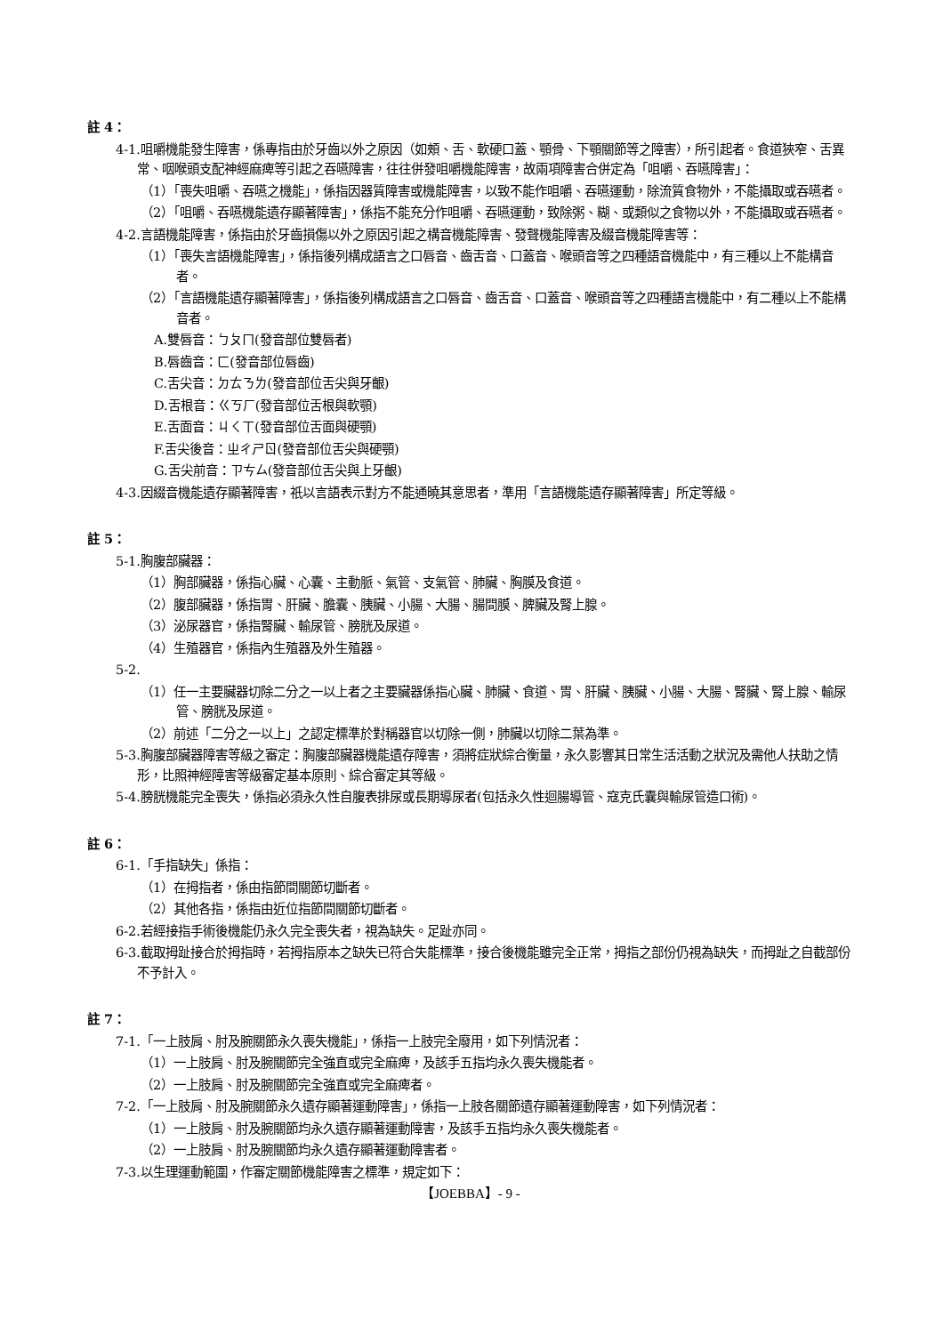註 4：
4-1.咀嚼機能發生障害，係專指由於牙齒以外之原因（如頰、舌、軟硬口蓋、顎骨、下顎關節等之障害），所引起者。食道狹窄、舌異常、咽喉頭支配神經麻痺等引起之吞嚥障害，往往併發咀嚼機能障害，故兩項障害合併定為「咀嚼、吞嚥障害」：
（1）「喪失咀嚼、吞嚥之機能」，係指因器質障害或機能障害，以致不能作咀嚼、吞嚥運動，除流質食物外，不能攝取或吞嚥者。
（2）「咀嚼、吞嚥機能遺存顯著障害」，係指不能充分作咀嚼、吞嚥運動，致除粥、糊、或類似之食物以外，不能攝取或吞嚥者。
4-2.言語機能障害，係指由於牙齒損傷以外之原因引起之構音機能障害、發聲機能障害及綴音機能障害等：
（1）「喪失言語機能障害」，係指後列構成語言之口唇音、齒舌音、口蓋音、喉頭音等之四種語音機能中，有三種以上不能構音者。
（2）「言語機能遺存顯著障害」，係指後列構成語言之口唇音、齒舌音、口蓋音、喉頭音等之四種語言機能中，有二種以上不能構音者。
A.雙唇音：ㄅㄆㄇ(發音部位雙唇者)
B.唇齒音：ㄈ(發音部位唇齒)
C.舌尖音：ㄉㄊㄋㄌ(發音部位舌尖與牙齦)
D.舌根音：ㄍㄎㄏ(發音部位舌根與軟顎)
E.舌面音：ㄐㄑㄒ(發音部位舌面與硬顎)
F.舌尖後音：ㄓㄔㄕㄖ(發音部位舌尖與硬顎)
G.舌尖前音：ㄗㄘㄙ(發音部位舌尖與上牙齦)
4-3.因綴音機能遺存顯著障害，祇以言語表示對方不能通曉其意思者，準用「言語機能遺存顯著障害」所定等級。
註 5：
5-1.胸腹部臟器：
（1）胸部臟器，係指心臟、心囊、主動脈、氣管、支氣管、肺臟、胸膜及食道。
（2）腹部臟器，係指胃、肝臟、膽囊、胰臟、小腸、大腸、腸間膜、脾臟及腎上腺。
（3）泌尿器官，係指腎臟、輸尿管、膀胱及尿道。
（4）生殖器官，係指內生殖器及外生殖器。
5-2.
（1）任一主要臟器切除二分之一以上者之主要臟器係指心臟、肺臟、食道、胃、肝臟、胰臟、小腸、大腸、腎臟、腎上腺、輸尿管、膀胱及尿道。
（2）前述「二分之一以上」之認定標準於對稱器官以切除一側，肺臟以切除二葉為準。
5-3.胸腹部臟器障害等級之審定：胸腹部臟器機能遺存障害，須將症狀綜合衡量，永久影響其日常生活活動之狀況及需他人扶助之情形，比照神經障害等級審定基本原則、綜合審定其等級。
5-4.膀胱機能完全喪失，係指必須永久性自腹表排尿或長期導尿者(包括永久性迴腸導管、寇克氏囊與輸尿管造口術)。
註 6：
6-1.「手指缺失」係指：
（1）在拇指者，係由指節間關節切斷者。
（2）其他各指，係指由近位指節間關節切斷者。
6-2.若經接指手術後機能仍永久完全喪失者，視為缺失。足趾亦同。
6-3.截取拇趾接合於拇指時，若拇指原本之缺失已符合失能標準，接合後機能雖完全正常，拇指之部份仍視為缺失，而拇趾之自截部份不予計入。
註 7：
7-1.「一上肢肩、肘及腕關節永久喪失機能」，係指一上肢完全廢用，如下列情況者：
（1）一上肢肩、肘及腕關節完全強直或完全麻痺，及該手五指均永久喪失機能者。
（2）一上肢肩、肘及腕關節完全強直或完全麻痺者。
7-2.「一上肢肩、肘及腕關節永久遺存顯著運動障害」，係指一上肢各關節遺存顯著運動障害，如下列情況者：
（1）一上肢肩、肘及腕關節均永久遺存顯著運動障害，及該手五指均永久喪失機能者。
（2）一上肢肩、肘及腕關節均永久遺存顯著運動障害者。
7-3.以生理運動範圍，作審定關節機能障害之標準，規定如下：
【JOEBBA】- 9 -